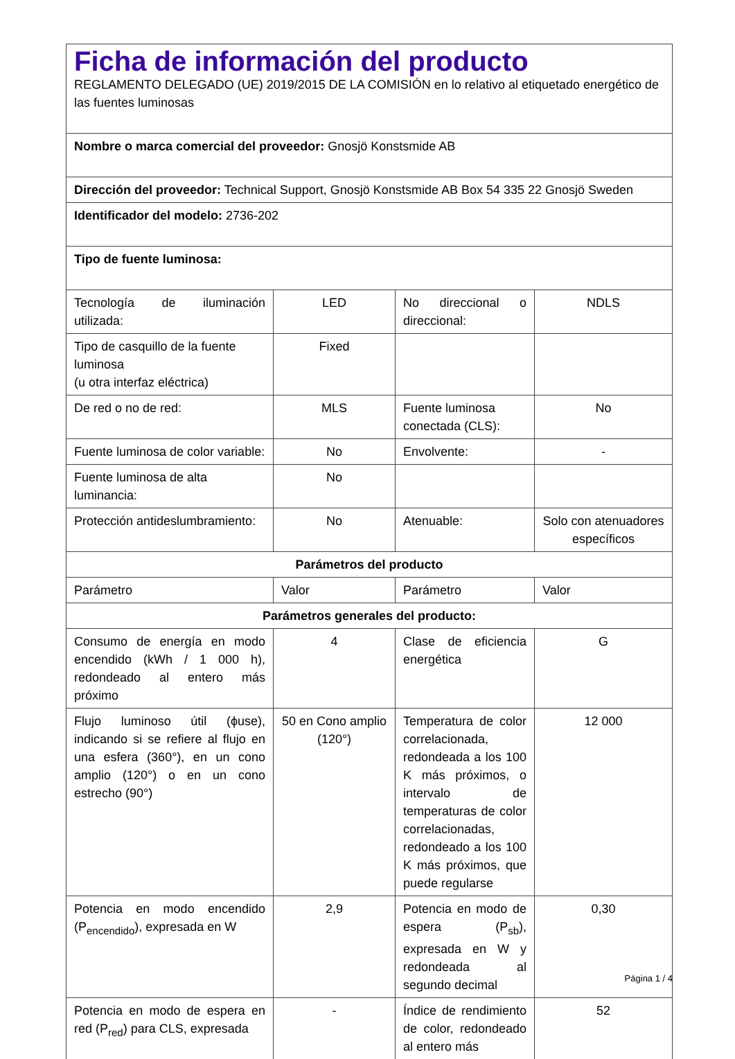| Ficha de información del producto REGLAMENTO DELEGADO (UE) 2019/2015 DE LA COMISIÓN en lo relativo al etiquetado energético de las fuentes luminosas | | | |
| Nombre o marca comercial del proveedor: Gnosjö Konstsmide AB | | | |
| Dirección del proveedor: Technical Support, Gnosjö Konstsmide AB Box 54 335 22 Gnosjö Sweden | | | |
| Identificador del modelo: 2736-202 | | | |
| Tipo de fuente luminosa: | | | |
| Tecnología de iluminación utilizada: | LED | No direccional o direccional: | NDLS |
| Tipo de casquillo de la fuente luminosa (u otra interfaz eléctrica) | Fixed | | |
| De red o no de red: | MLS | Fuente luminosa conectada (CLS): | No |
| Fuente luminosa de color variable: | No | Envolvente: | - |
| Fuente luminosa de alta luminancia: | No | | |
| Protección antideslumbramiento: | No | Atenuable: | Solo con atenuadores específicos |
| Parámetros del producto | | | |
| Parámetro | Valor | Parámetro | Valor |
| Parámetros generales del producto: | | | |
| Consumo de energía en modo encendido (kWh / 1 000 h), redondeado al entero más próximo | 4 | Clase de eficiencia energética | G |
| Flujo luminoso útil (ϕuse), indicando si se refiere al flujo en una esfera (360°), en un cono amplio (120°) o en un cono estrecho (90°) | 50 en Cono amplio (120°) | Temperatura de color correlacionada, redondeada a los 100 K más próximos, o intervalo de temperaturas de color correlacionadas, redondeado a los 100 K más próximos, que puede regularse | 12 000 |
| Potencia en modo encendido (P<sub>encendido</sub>), expresada en W | 2,9 | Potencia en modo de espera (P<sub>sb</sub>), expresada en W y redondeada al segundo decimal | 0,30 |
| Potencia en modo de espera en red (P<sub>red</sub>) para CLS, expresada | - | Índice de rendimiento de color, redondeado al entero más | 52 |
Página 1 / 4